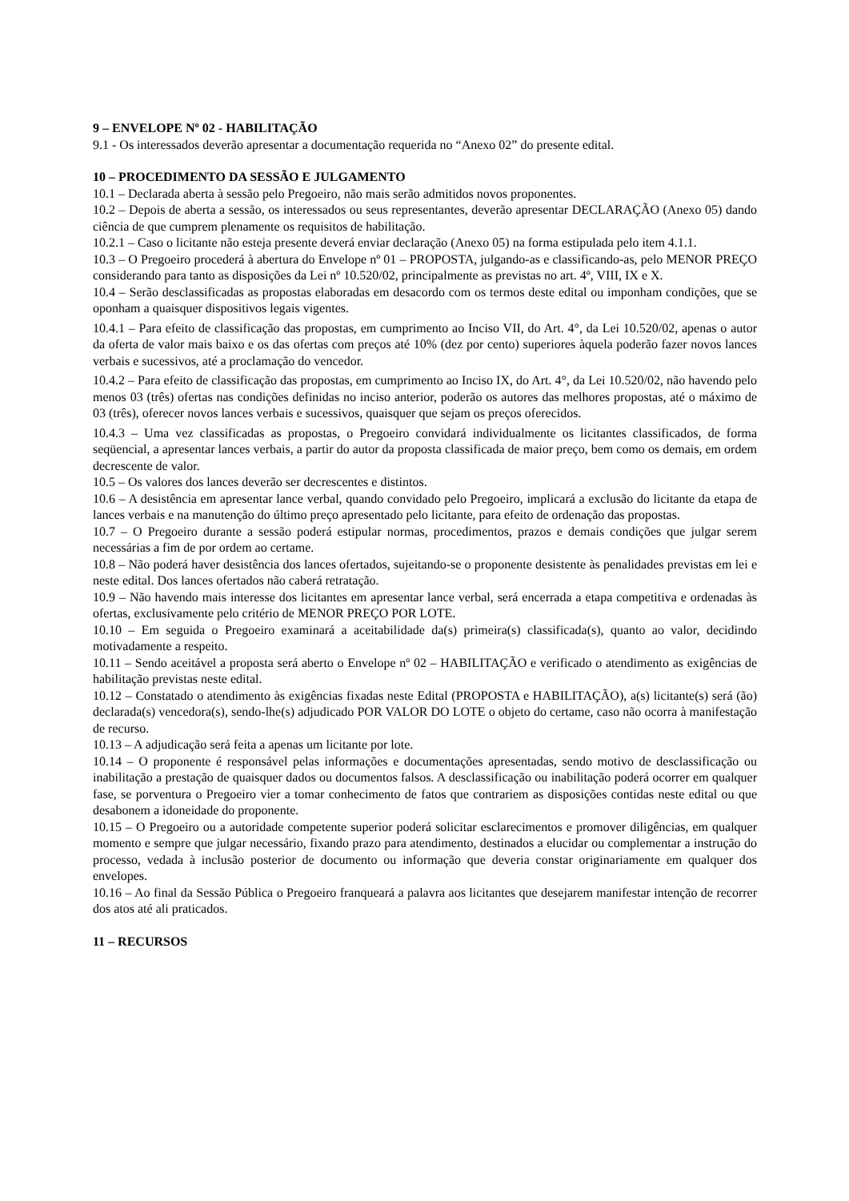9 – ENVELOPE Nº 02 - HABILITAÇÃO
9.1 - Os interessados deverão apresentar a documentação requerida no “Anexo 02” do presente edital.
10 – PROCEDIMENTO DA SESSÃO E JULGAMENTO
10.1 – Declarada aberta à sessão pelo Pregoeiro, não mais serão admitidos novos proponentes.
10.2 – Depois de aberta a sessão, os interessados ou seus representantes, deverão apresentar DECLARAÇÃO (Anexo 05) dando ciência de que cumprem plenamente os requisitos de habilitação.
10.2.1 – Caso o licitante não esteja presente deverá enviar declaração (Anexo 05) na forma estipulada pelo item 4.1.1.
10.3 – O Pregoeiro procederá à abertura do Envelope nº 01 – PROPOSTA, julgando-as e classificando-as, pelo MENOR PREÇO considerando para tanto as disposições da Lei nº 10.520/02, principalmente as previstas no art. 4º, VIII, IX e X.
10.4 – Serão desclassificadas as propostas elaboradas em desacordo com os termos deste edital ou imponham condições, que se oponham a quaisquer dispositivos legais vigentes.
10.4.1 – Para efeito de classificação das propostas, em cumprimento ao Inciso VII, do Art. 4°, da Lei 10.520/02, apenas o autor da oferta de valor mais baixo e os das ofertas com preços até 10% (dez por cento) superiores àquela poderão fazer novos lances verbais e sucessivos, até a proclamação do vencedor.
10.4.2 – Para efeito de classificação das propostas, em cumprimento ao Inciso IX, do Art. 4°, da Lei 10.520/02, não havendo pelo menos 03 (três) ofertas nas condições definidas no inciso anterior, poderão os autores das melhores propostas, até o máximo de 03 (três), oferecer novos lances verbais e sucessivos, quaisquer que sejam os preços oferecidos.
10.4.3 – Uma vez classificadas as propostas, o Pregoeiro convidará individualmente os licitantes classificados, de forma seqüencial, a apresentar lances verbais, a partir do autor da proposta classificada de maior preço, bem como os demais, em ordem decrescente de valor.
10.5 – Os valores dos lances deverão ser decrescentes e distintos.
10.6 – A desistência em apresentar lance verbal, quando convidado pelo Pregoeiro, implicará a exclusão do licitante da etapa de lances verbais e na manutenção do último preço apresentado pelo licitante, para efeito de ordenação das propostas.
10.7 – O Pregoeiro durante a sessão poderá estipular normas, procedimentos, prazos e demais condições que julgar serem necessárias a fim de por ordem ao certame.
10.8 – Não poderá haver desistência dos lances ofertados, sujeitando-se o proponente desistente às penalidades previstas em lei e neste edital. Dos lances ofertados não caberá retratação.
10.9 – Não havendo mais interesse dos licitantes em apresentar lance verbal, será encerrada a etapa competitiva e ordenadas às ofertas, exclusivamente pelo critério de MENOR PREÇO POR LOTE.
10.10 – Em seguida o Pregoeiro examinará a aceitabilidade da(s) primeira(s) classificada(s), quanto ao valor, decidindo motivadamente a respeito.
10.11 – Sendo aceitável a proposta será aberto o Envelope nº 02 – HABILITAÇÃO e verificado o atendimento as exigências de habilitação previstas neste edital.
10.12 – Constatado o atendimento às exigências fixadas neste Edital (PROPOSTA e HABILITAÇÃO), a(s) licitante(s) será (ão) declarada(s) vencedora(s), sendo-lhe(s) adjudicado POR VALOR DO LOTE o objeto do certame, caso não ocorra à manifestação de recurso.
10.13 – A adjudicação será feita a apenas um licitante por lote.
10.14 – O proponente é responsável pelas informações e documentações apresentadas, sendo motivo de desclassificação ou inabilitação a prestação de quaisquer dados ou documentos falsos. A desclassificação ou inabilitação poderá ocorrer em qualquer fase, se porventura o Pregoeiro vier a tomar conhecimento de fatos que contrariem as disposições contidas neste edital ou que desabonem a idoneidade do proponente.
10.15 – O Pregoeiro ou a autoridade competente superior poderá solicitar esclarecimentos e promover diligências, em qualquer momento e sempre que julgar necessário, fixando prazo para atendimento, destinados a elucidar ou complementar a instrução do processo, vedada à inclusão posterior de documento ou informação que deveria constar originariamente em qualquer dos envelopes.
10.16 – Ao final da Sessão Pública o Pregoeiro franqueará a palavra aos licitantes que desejarem manifestar intenção de recorrer dos atos até ali praticados.
11 – RECURSOS